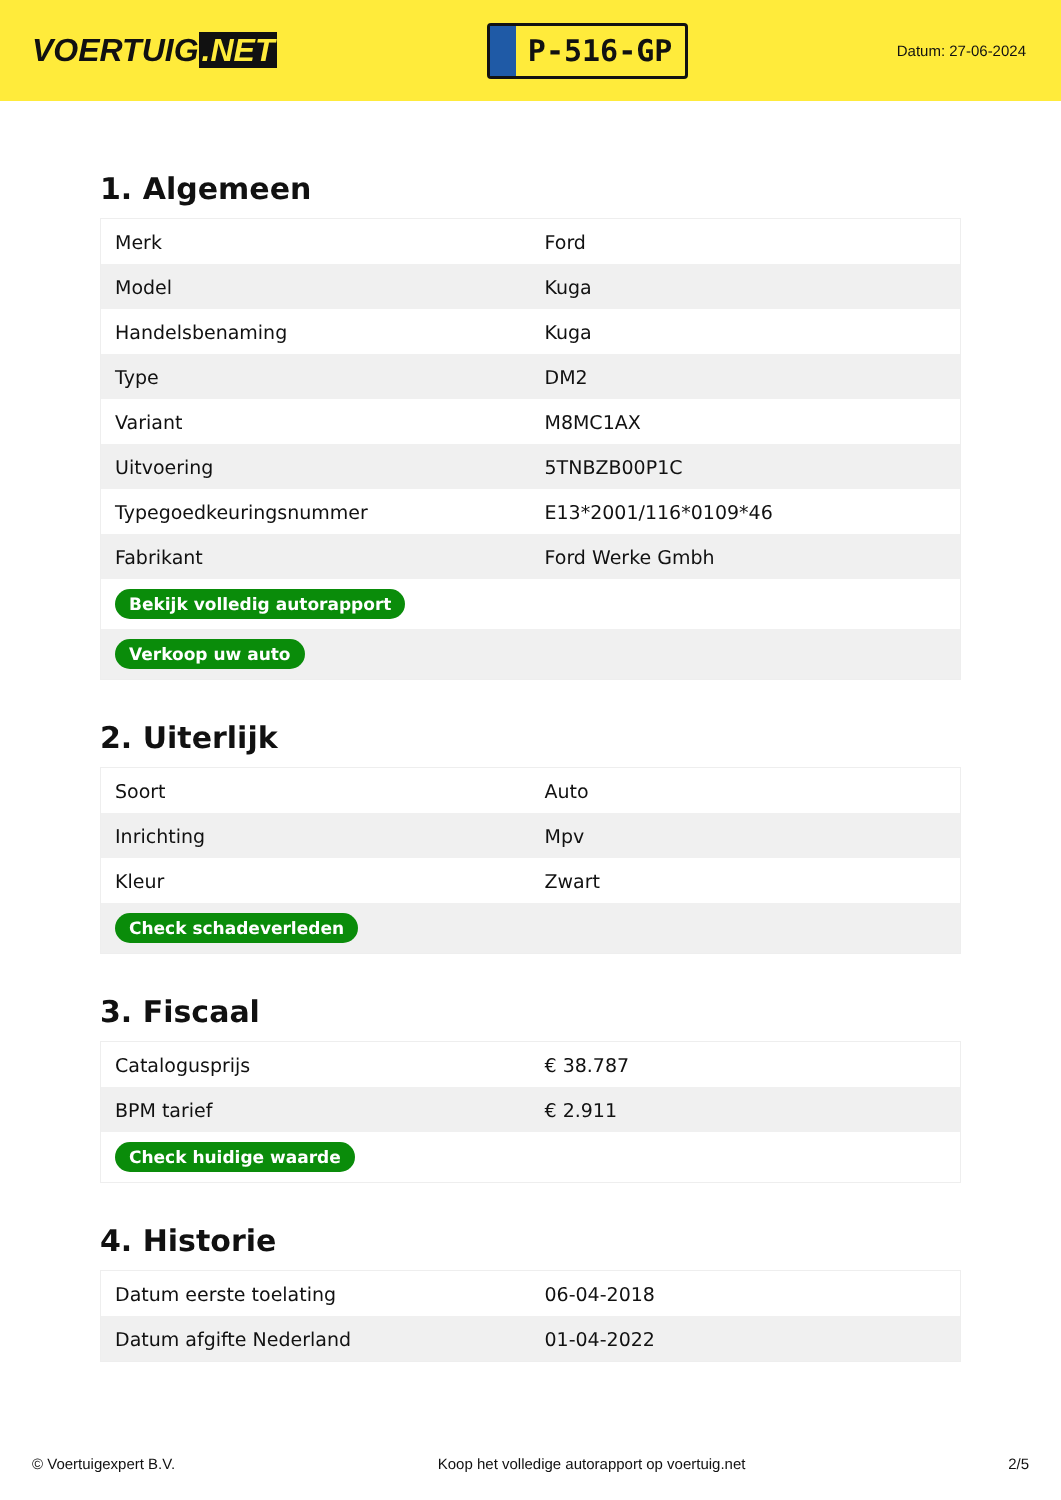VOERTUIG.NET
P-516-GP
Datum: 27-06-2024
1. Algemeen
| Merk | Ford |
| Model | Kuga |
| Handelsbenaming | Kuga |
| Type | DM2 |
| Variant | M8MC1AX |
| Uitvoering | 5TNBZB00P1C |
| Typegoedkeuringsnummer | E13*2001/116*0109*46 |
| Fabrikant | Ford Werke Gmbh |
| Bekijk volledig autorapport | |
| Verkoop uw auto | |
2. Uiterlijk
| Soort | Auto |
| Inrichting | Mpv |
| Kleur | Zwart |
| Check schadeverleden | |
3. Fiscaal
| Catalogusprijs | € 38.787 |
| BPM tarief | € 2.911 |
| Check huidige waarde | |
4. Historie
| Datum eerste toelating | 06-04-2018 |
| Datum afgifte Nederland | 01-04-2022 |
© Voertuigexpert B.V. Koop het volledige autorapport op voertuig.net 2/5